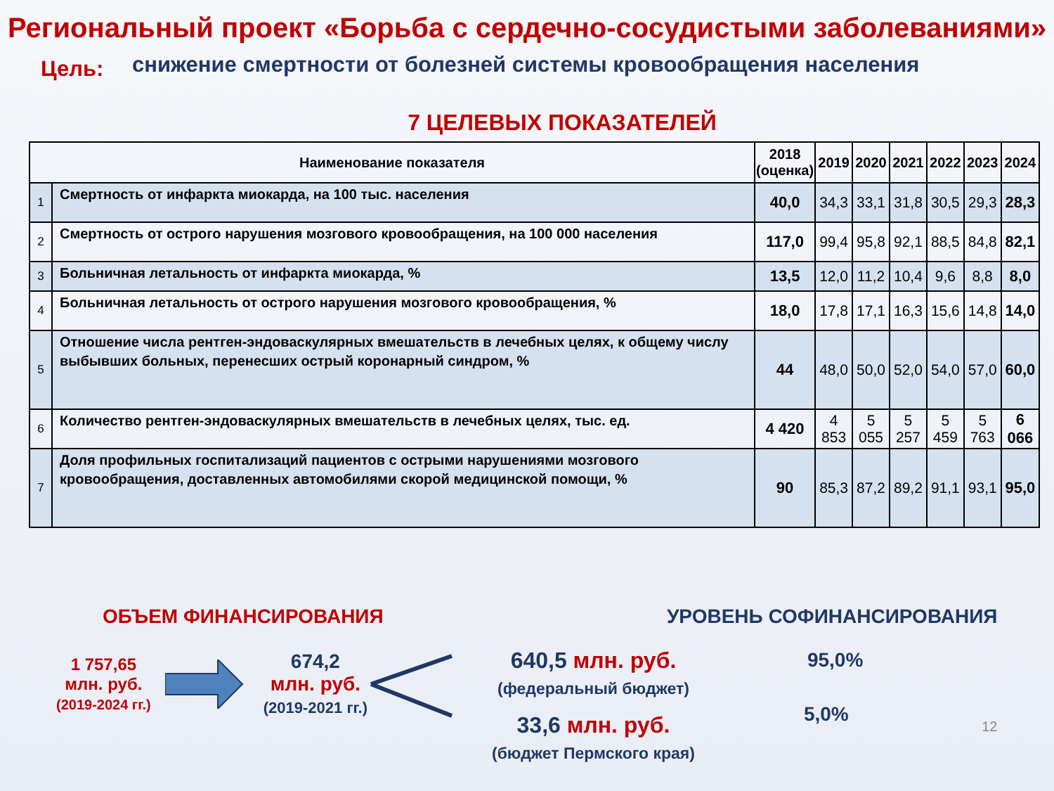Региональный проект «Борьба с сердечно-сосудистыми заболеваниями»
Цель:
снижение смертности от болезней системы кровообращения населения
7 ЦЕЛЕВЫХ ПОКАЗАТЕЛЕЙ
| Наименование показателя | | 2018 (оценка) | 2019 | 2020 | 2021 | 2022 | 2023 | 2024 |
| --- | --- | --- | --- | --- | --- | --- | --- | --- |
| 1 | Смертность от инфаркта миокарда, на 100 тыс. населения | 40,0 | 34,3 | 33,1 | 31,8 | 30,5 | 29,3 | 28,3 |
| 2 | Смертность от острого нарушения мозгового кровообращения, на 100 000 населения | 117,0 | 99,4 | 95,8 | 92,1 | 88,5 | 84,8 | 82,1 |
| 3 | Больничная летальность от инфаркта миокарда, % | 13,5 | 12,0 | 11,2 | 10,4 | 9,6 | 8,8 | 8,0 |
| 4 | Больничная летальность от острого нарушения мозгового кровообращения, % | 18,0 | 17,8 | 17,1 | 16,3 | 15,6 | 14,8 | 14,0 |
| 5 | Отношение числа рентген-эндоваскулярных вмешательств в лечебных целях, к общему числу выбывших больных, перенесших острый коронарный синдром, % | 44 | 48,0 | 50,0 | 52,0 | 54,0 | 57,0 | 60,0 |
| 6 | Количество рентген-эндоваскулярных вмешательств в лечебных целях, тыс. ед. | 4 420 | 4 853 | 5 055 | 5 257 | 5 459 | 5 763 | 6 066 |
| 7 | Доля профильных госпитализаций пациентов с острыми нарушениями мозгового кровообращения, доставленных автомобилями скорой медицинской помощи, % | 90 | 85,3 | 87,2 | 89,2 | 91,1 | 93,1 | 95,0 |
ОБЪЕМ ФИНАНСИРОВАНИЯ
1 757,65
млн. руб.
(2019-2024 гг.)
674,2
млн. руб.
(2019-2021 гг.)
640,5 млн. руб.
(федеральный бюджет)
33,6 млн. руб.
(бюджет Пермского края)
УРОВЕНЬ СОФИНАНСИРОВАНИЯ
95,0%
5,0%
12